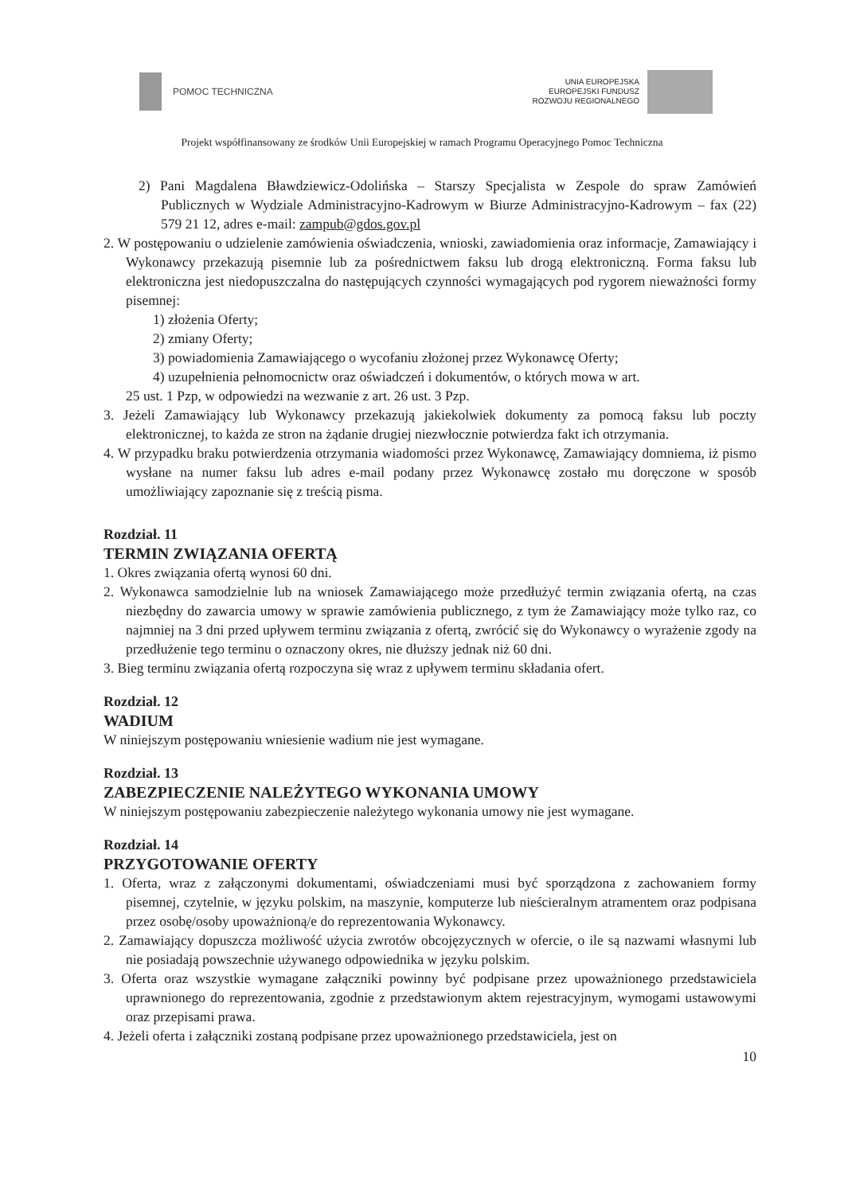POMOC TECHNICZNA
UNIA EUROPEJSKA
EUROPEJSKI FUNDUSZ
ROZWOJU REGIONALNEGO
Projekt współfinansowany ze środków Unii Europejskiej w ramach Programu Operacyjnego Pomoc Techniczna
2) Pani Magdalena Bławdziewicz-Odolińska – Starszy Specjalista w Zespole do spraw Zamówień Publicznych w Wydziale Administracyjno-Kadrowym w Biurze Administracyjno-Kadrowym – fax (22) 579 21 12, adres e-mail: zampub@gdos.gov.pl
2. W postępowaniu o udzielenie zamówienia oświadczenia, wnioski, zawiadomienia oraz informacje, Zamawiający i Wykonawcy przekazują pisemnie lub za pośrednictwem faksu lub drogą elektroniczną. Forma faksu lub elektroniczna jest niedopuszczalna do następujących czynności wymagających pod rygorem nieważności formy pisemnej:
1) złożenia Oferty;
2) zmiany Oferty;
3) powiadomienia Zamawiającego o wycofaniu złożonej przez Wykonawcę Oferty;
4) uzupełnienia pełnomocnictw oraz oświadczeń i dokumentów, o których mowa w art.
25 ust. 1 Pzp, w odpowiedzi na wezwanie z art. 26 ust. 3 Pzp.
3. Jeżeli Zamawiający lub Wykonawcy przekazują jakiekolwiek dokumenty za pomocą faksu lub poczty elektronicznej, to każda ze stron na żądanie drugiej niezwłocznie potwierdza fakt ich otrzymania.
4. W przypadku braku potwierdzenia otrzymania wiadomości przez Wykonawcę, Zamawiający domniema, iż pismo wysłane na numer faksu lub adres e-mail podany przez Wykonawcę zostało mu doręczone w sposób umożliwiający zapoznanie się z treścią pisma.
Rozdział. 11
TERMIN ZWIĄZANIA OFERTĄ
1. Okres związania ofertą wynosi 60 dni.
2. Wykonawca samodzielnie lub na wniosek Zamawiającego może przedłużyć termin związania ofertą, na czas niezbędny do zawarcia umowy w sprawie zamówienia publicznego, z tym że Zamawiający może tylko raz, co najmniej na 3 dni przed upływem terminu związania z ofertą, zwrócić się do Wykonawcy o wyrażenie zgody na przedłużenie tego terminu o oznaczony okres, nie dłuższy jednak niż 60 dni.
3. Bieg terminu związania ofertą rozpoczyna się wraz z upływem terminu składania ofert.
Rozdział. 12
WADIUM
W niniejszym postępowaniu wniesienie wadium nie jest wymagane.
Rozdział. 13
ZABEZPIECZENIE NALEŻYTEGO WYKONANIA UMOWY
W niniejszym postępowaniu zabezpieczenie należytego wykonania umowy nie jest wymagane.
Rozdział. 14
PRZYGOTOWANIE OFERTY
1. Oferta, wraz z załączonymi dokumentami, oświadczeniami musi być sporządzona z zachowaniem formy pisemnej, czytelnie, w języku polskim, na maszynie, komputerze lub nieścieralnym atramentem oraz podpisana przez osobę/osoby upoważnioną/e do reprezentowania Wykonawcy.
2. Zamawiający dopuszcza możliwość użycia zwrotów obcojęzycznych w ofercie, o ile są nazwami własnymi lub nie posiadają powszechnie używanego odpowiednika w języku polskim.
3. Oferta oraz wszystkie wymagane załączniki powinny być podpisane przez upoważnionego przedstawiciela uprawnionego do reprezentowania, zgodnie z przedstawionym aktem rejestracyjnym, wymogami ustawowymi oraz przepisami prawa.
4. Jeżeli oferta i załączniki zostaną podpisane przez upoważnionego przedstawiciela, jest on
10